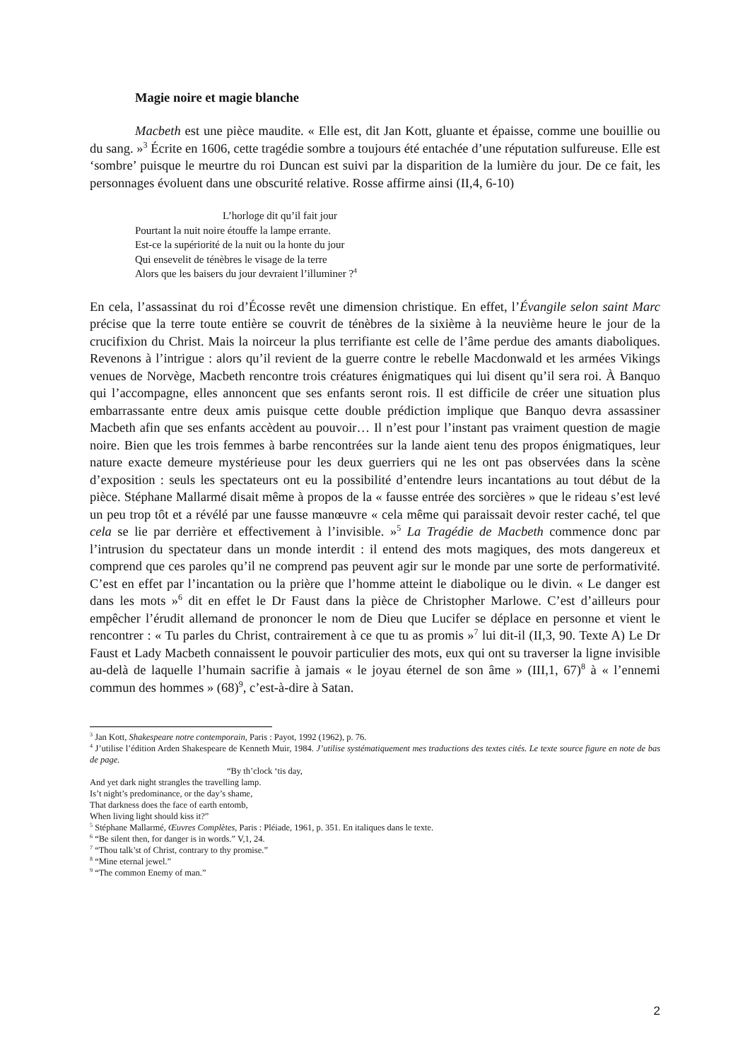Magie noire et magie blanche
Macbeth est une pièce maudite. « Elle est, dit Jan Kott, gluante et épaisse, comme une bouillie ou du sang. »<sup>3</sup> Écrite en 1606, cette tragédie sombre a toujours été entachée d’une réputation sulfureuse. Elle est ‘sombre’ puisque le meurtre du roi Duncan est suivi par la disparition de la lumière du jour. De ce fait, les personnages évoluent dans une obscurité relative. Rosse affirme ainsi (II,4, 6-10)
L’horloge dit qu’il fait jour
Pourtant la nuit noire étouffe la lampe errante.
Est-ce la supériorité de la nuit ou la honte du jour
Qui ensevelit de ténèbres le visage de la terre
Alors que les baisers du jour devraient l’illuminer ?<sup>4</sup>
En cela, l’assassinat du roi d’Écosse revêt une dimension christique. En effet, l’Évangile selon saint Marc précise que la terre toute entière se couvrit de ténèbres de la sixième à la neuvième heure le jour de la crucifixion du Christ. Mais la noirceur la plus terrifiante est celle de l’âme perdue des amants diaboliques. Revenons à l’intrigue : alors qu’il revient de la guerre contre le rebelle Macdonwald et les armées Vikings venues de Norvège, Macbeth rencontre trois créatures énigmatiques qui lui disent qu’il sera roi. À Banquo qui l’accompagne, elles annoncent que ses enfants seront rois. Il est difficile de créer une situation plus embarrassante entre deux amis puisque cette double prédiction implique que Banquo devra assassiner Macbeth afin que ses enfants accèdent au pouvoir… Il n’est pour l’instant pas vraiment question de magie noire. Bien que les trois femmes à barbe rencontrées sur la lande aient tenu des propos énigmatiques, leur nature exacte demeure mystérieuse pour les deux guerriers qui ne les ont pas observées dans la scène d’exposition : seuls les spectateurs ont eu la possibilité d’entendre leurs incantations au tout début de la pièce. Stéphane Mallarmé disait même à propos de la « fausse entrée des sorcières » que le rideau s’est levé un peu trop tôt et a révélé par une fausse manœuvre « cela même qui paraissait devoir rester caché, tel que cela se lie par derrière et effectivement à l’invisible. »<sup>5</sup> La Tragédie de Macbeth commence donc par l’intrusion du spectateur dans un monde interdit : il entend des mots magiques, des mots dangereux et comprend que ces paroles qu’il ne comprend pas peuvent agir sur le monde par une sorte de performativité. C’est en effet par l’incantation ou la prière que l’homme atteint le diabolique ou le divin. « Le danger est dans les mots »<sup>6</sup> dit en effet le Dr Faust dans la pièce de Christopher Marlowe. C’est d’ailleurs pour empêcher l’érudit allemand de prononcer le nom de Dieu que Lucifer se déplace en personne et vient le rencontrer : « Tu parles du Christ, contrairement à ce que tu as promis »<sup>7</sup> lui dit-il (II,3, 90. Texte A) Le Dr Faust et Lady Macbeth connaissent le pouvoir particulier des mots, eux qui ont su traverser la ligne invisible au-delà de laquelle l’humain sacrifie à jamais « le joyau éternel de son âme » (III,1, 67)<sup>8</sup> à « l’ennemi commun des hommes » (68)<sup>9</sup>, c’est-à-dire à Satan.
<sup>3</sup> Jan Kott, Shakespeare notre contemporain, Paris : Payot, 1992 (1962), p. 76.
<sup>4</sup> J’utilise l’édition Arden Shakespeare de Kenneth Muir, 1984. J’utilise systématiquement mes traductions des textes cités. Le texte source figure en note de bas de page.
“By th’clock ‘tis day,
And yet dark night strangles the travelling lamp.
Is’t night’s predominance, or the day’s shame,
That darkness does the face of earth entomb,
When living light should kiss it?”
<sup>5</sup> Stéphane Mallarmé, Œuvres Complètes, Paris : Pléiade, 1961, p. 351. En italiques dans le texte.
<sup>6</sup> “Be silent then, for danger is in words.” V,1, 24.
<sup>7</sup> “Thou talk’st of Christ, contrary to thy promise.”
<sup>8</sup> “Mine eternal jewel.”
<sup>9</sup> “The common Enemy of man.”
2